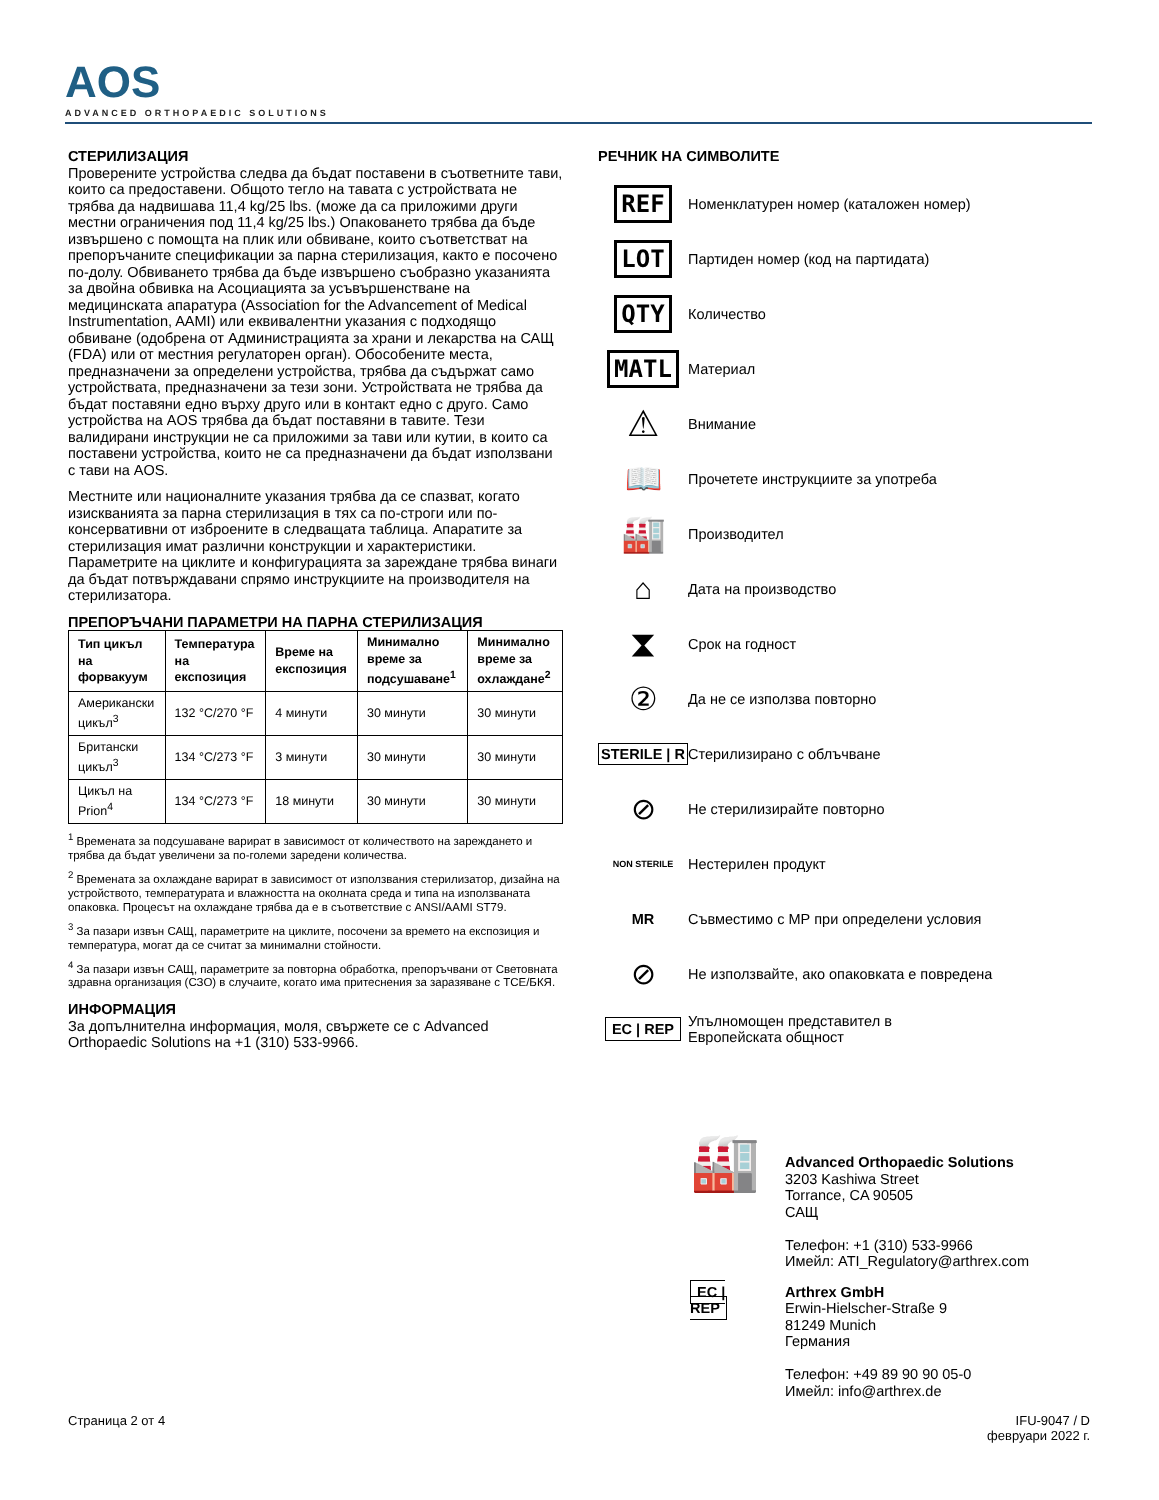AOS
ADVANCED ORTHOPAEDIC SOLUTIONS
СТЕРИЛИЗАЦИЯ
Проверените устройства следва да бъдат поставени в съответните тави, които са предоставени. Общото тегло на тавата с устройствата не трябва да надвишава 11,4 kg/25 lbs. (може да са приложими други местни ограничения под 11,4 kg/25 lbs.) Опаковането трябва да бъде извършено с помощта на плик или обвиване, които съответстват на препоръчаните спецификации за парна стерилизация, както е посочено по-долу. Обвиването трябва да бъде извършено съобразно указанията за двойна обвивка на Асоциацията за усъвършенстване на медицинската апаратура (Association for the Advancement of Medical Instrumentation, AAMI) или еквивалентни указания с подходящо обвиване (одобрена от Администрацията за храни и лекарства на САЩ (FDA) или от местния регулаторен орган). Обособените места, предназначени за определени устройства, трябва да съдържат само устройствата, предназначени за тези зони. Устройствата не трябва да бъдат поставяни едно върху друго или в контакт едно с друго. Само устройства на AOS трябва да бъдат поставяни в тавите. Тези валидирани инструкции не са приложими за тави или кутии, в които са поставени устройства, които не са предназначени да бъдат използвани с тави на AOS.
Местните или националните указания трябва да се спазват, когато изискванията за парна стерилизация в тях са по-строги или по-консервативни от изброените в следващата таблица. Апаратите за стерилизация имат различни конструкции и характеристики. Параметрите на циклите и конфигурацията за зареждане трябва винаги да бъдат потвърждавани спрямо инструкциите на производителя на стерилизатора.
ПРЕПОРЪЧАНИ ПАРАМЕТРИ НА ПАРНА СТЕРИЛИЗАЦИЯ
| Тип цикъл на форвакуум | Температура на експозиция | Време на експозиция | Минимално време за подсушаване<sup>1</sup> | Минимално време за охлаждане<sup>2</sup> |
| --- | --- | --- | --- | --- |
| Американски цикъл<sup>3</sup> | 132 °C/270 °F | 4 минути | 30 минути | 30 минути |
| Британски цикъл<sup>3</sup> | 134 °C/273 °F | 3 минути | 30 минути | 30 минути |
| Цикъл на Prion<sup>4</sup> | 134 °C/273 °F | 18 минути | 30 минути | 30 минути |
<sup>1</sup> Времената за подсушаване варират в зависимост от количеството на зареждането и трябва да бъдат увеличени за по-големи заредени количества.
<sup>2</sup> Времената за охлаждане варират в зависимост от използвания стерилизатор, дизайна на устройството, температурата и влажността на околната среда и типа на използваната опаковка. Процесът на охлаждане трябва да е в съответствие с ANSI/AAMI ST79.
<sup>3</sup> За пазари извън САЩ, параметрите на циклите, посочени за времето на експозиция и температура, могат да се считат за минимални стойности.
<sup>4</sup> За пазари извън САЩ, параметрите за повторна обработка, препоръчвани от Световната здравна организация (СЗО) в случаите, когато има притеснения за заразяване с TCE/БКЯ.
ИНФОРМАЦИЯ
За допълнителна информация, моля, свържете се с Advanced Orthopaedic Solutions на +1 (310) 533-9966.
РЕЧНИК НА СИМВОЛИТЕ
REF
Номенклатурен номер (каталожен номер)
LOT
Партиден номер (код на партидата)
QTY
Количество
MATL
Материал
⚠
Внимание
📖
Прочетете инструкциите за употреба
🏭
Производител
⌂
Дата на производство
⧗
Срок на годност
②
Да не се използва повторно
STERILE | R
Стерилизирано с облъчване
⊘
Не стерилизирайте повторно
NON STERILE
Нестерилен продукт
MR
Съвместимо с МР при определени условия
⊘
Не използвайте, ако опаковката е повредена
EC | REP
Упълномощен представител в
Европейската общност
🏭
Advanced Orthopaedic Solutions
3203 Kashiwa Street
Torrance, CA 90505
САЩ
Телефон: +1 (310) 533-9966
Имейл: ATI_Regulatory@arthrex.com
EC | REP
Arthrex GmbH
Erwin-Hielscher-Straße 9
81249 Munich
Германия
Телефон: +49 89 90 90 05-0
Имейл: info@arthrex.de
Страница 2 от 4 IFU-9047 / D
февруари 2022 г.